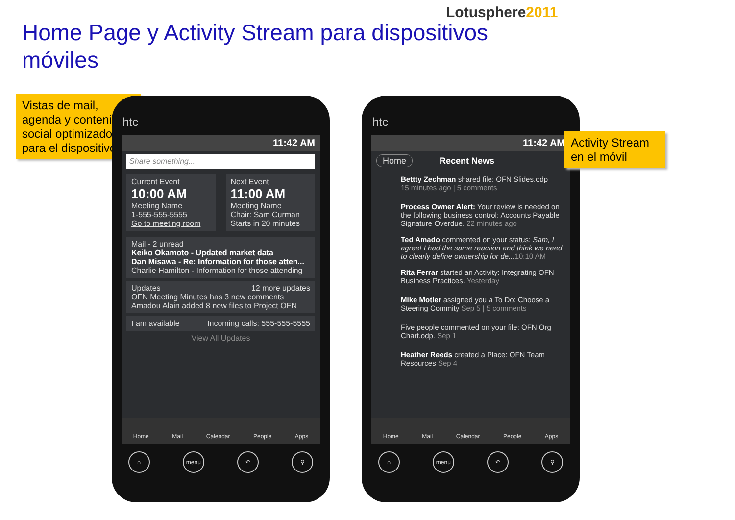Lotusphere2011
Home Page y Activity Stream para dispositivos móviles
Vistas de mail, agenda y contenido social optimizado para el dispositivo.
htc
11:42 AM
Share something...
Current Event
10:00 AM
Meeting Name
1-555-555-5555
Go to meeting room
Next Event
11:00 AM
Meeting Name
Chair: Sam Curman
Starts in 20 minutes
Mail - 2 unread
Keiko Okamoto - Updated market data
Dan Misawa - Re: Information for those atten...
Charlie Hamilton - Information for those attending
Updates 12 more updates
OFN Meeting Minutes has 3 new comments
Amadou Alain added 8 new files to Project OFN
I am available Incoming calls: 555-555-5555
View All Updates
Home Mail Calendar People Apps
⌂ menu ↶ ⚲
htc
11:42 AM
Home Recent News
Bettty Zechman shared file: OFN Slides.odp
15 minutes ago | 5 comments
Process Owner Alert: Your review is needed on the following business control: Accounts Payable Signature Overdue. 22 minutes ago
Ted Amado commented on your status: Sam, I agree! I had the same reaction and think we need to clearly define ownership for de... 10:10 AM
Rita Ferrar started an Activity: Integrating OFN Business Practices. Yesterday
Mike Motler assigned you a To Do: Choose a Steering Commity Sep 5 | 5 comments
Five people commented on your file: OFN Org Chart.odp. Sep 1
Heather Reeds created a Place: OFN Team Resources Sep 4
Home Mail Calendar People Apps
⌂ menu ↶ ⚲
Activity Stream en el móvil